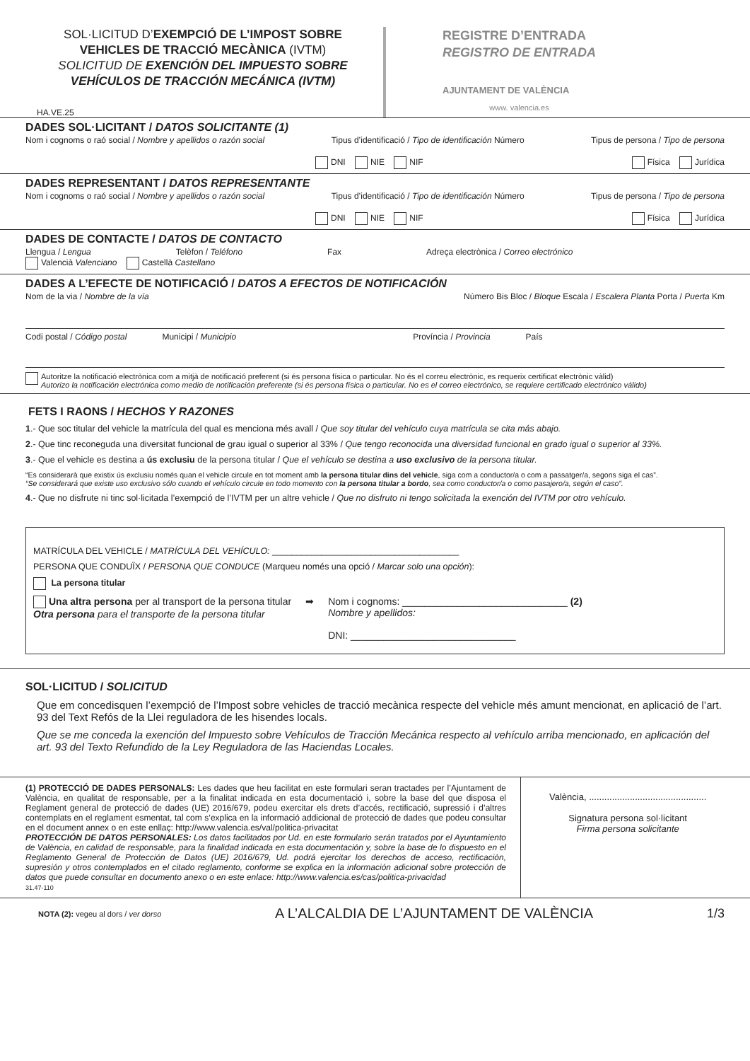SOL·LICITUD D’EXEMPCIÓ DE L’IMPOST SOBRE VEHICLES DE TRACCIÓ MECÀNICA (IVTM)
SOLICITUD DE EXENCIÓN DEL IMPUESTO SOBRE VEHÍCULOS DE TRACCIÓN MECÁNICA (IVTM)
HA.VE.25
REGISTRE D’ENTRADA
REGISTRO DE ENTRADA
AJUNTAMENT DE VALÈNCIA
www. valencia.es
DADES SOL·LICITANT / DATOS SOLICITANTE (1)
Nom i cognoms o raó social / Nombre y apellidos o razón social Tipus d’identificació / Tipo de identificación Número Tipus de persona / Tipo de persona
DNI NIE NIF Física Jurídica
DADES REPRESENTANT / DATOS REPRESENTANTE
Nom i cognoms o raó social / Nombre y apellidos o razón social Tipus d’identificació / Tipo de identificación Número Tipus de persona / Tipo de persona
DNI NIE NIF Física Jurídica
DADES DE CONTACTE / DATOS DE CONTACTO
Llengua / Lengua Telèfon / Teléfono Fax Adreça electrònica / Correo electrónico
Valencià Valenciano Castellà Castellano
DADES A L’EFECTE DE NOTIFICACIÓ / DATOS A EFECTOS DE NOTIFICACIÓN
Nom de la via / Nombre de la vía Número Bis Bloc / Bloque Escala / Escalera Planta Porta / Puerta Km
Codi postal / Código postal Municipi / Municipio Província / Provincia País
Autoritze la notificació electrònica com a mitjà de notificació preferent (si és persona física o particular. No és el correu electrònic, es requerix certificat electrònic vàlid)
Autorizo la notificación electrónica como medio de notificación preferente (si és persona física o particular. No es el correo electrónico, se requiere certificado electrónico válido)
FETS I RAONS / HECHOS Y RAZONES
1.- Que soc titular del vehicle la matrícula del qual es menciona més avall / Que soy titular del vehículo cuya matrícula se cita más abajo.
2.- Que tinc reconeguda una diversitat funcional de grau igual o superior al 33% / Que tengo reconocida una diversidad funcional en grado igual o superior al 33%.
3.- Que el vehicle es destina a ús exclusiu de la persona titular / Que el vehículo se destina a uso exclusivo de la persona titular.
“Es considerarà que existix ús exclusiu només quan el vehicle circule en tot moment amb la persona titular dins del vehicle, siga com a conductor/a o com a passatger/a, segons siga el cas”.
“Se considerará que existe uso exclusivo sólo cuando el vehículo circule en todo momento con la persona titular a bordo, sea como conductor/a o como pasajero/a, según el caso”.
4.- Que no disfrute ni tinc sol·licitada l’exempció de l’IVTM per un altre vehicle / Que no disfruto ni tengo solicitada la exención del IVTM por otro vehículo.
MATRÍCULA DEL VEHICLE / MATRÍCULA DEL VEHÍCULO: ______________________________________
PERSONA QUE CONDUÏX / PERSONA QUE CONDUCE (Marqueu només una opció / Marcar solo una opción):
La persona titular
Una altra persona per al transport de la persona titular
Otra persona para el transporte de la persona titular
➡ Nom i cognoms: ______________________________ (2)
Nombre y apellidos:
DNI: ______________________________
SOL·LICITUD / SOLICITUD
Que em concedisquen l’exempció de l’Impost sobre vehicles de tracció mecànica respecte del vehicle més amunt mencionat, en aplicació de l’art. 93 del Text Refós de la Llei reguladora de les hisendes locals.
Que se me conceda la exención del Impuesto sobre Vehículos de Tracción Mecánica respecto al vehículo arriba mencionado, en aplicación del art. 93 del Texto Refundido de la Ley Reguladora de las Haciendas Locales.
(1) PROTECCIÓ DE DADES PERSONALS: Les dades que heu facilitat en este formulari seran tractades per l’Ajuntament de València, en qualitat de responsable, per a la finalitat indicada en esta documentació i, sobre la base del que disposa el Reglament general de protecció de dades (UE) 2016/679, podeu exercitar els drets d’accés, rectificació, supressió i d’altres contemplats en el reglament esmentat, tal com s’explica en la informació addicional de protecció de dades que podeu consultar en el document annex o en este enllaç: http://www.valencia.es/val/politica-privacitat
PROTECCIÓN DE DATOS PERSONALES: Los datos facilitados por Ud. en este formulario serán tratados por el Ayuntamiento de València, en calidad de responsable, para la finalidad indicada en esta documentación y, sobre la base de lo dispuesto en el Reglamento General de Protección de Datos (UE) 2016/679, Ud. podrá ejercitar los derechos de acceso, rectificación, supresión y otros contemplados en el citado reglamento, conforme se explica en la información adicional sobre protección de datos que puede consultar en documento anexo o en este enlace: http://www.valencia.es/cas/politica-privacidad
31.47-110
València, ..............................................
Signatura persona sol·licitant
Firma persona solicitante
NOTA (2): vegeu al dors / ver dorso A L’ALCALDIA DE L’AJUNTAMENT DE VALÈNCIA 1/3